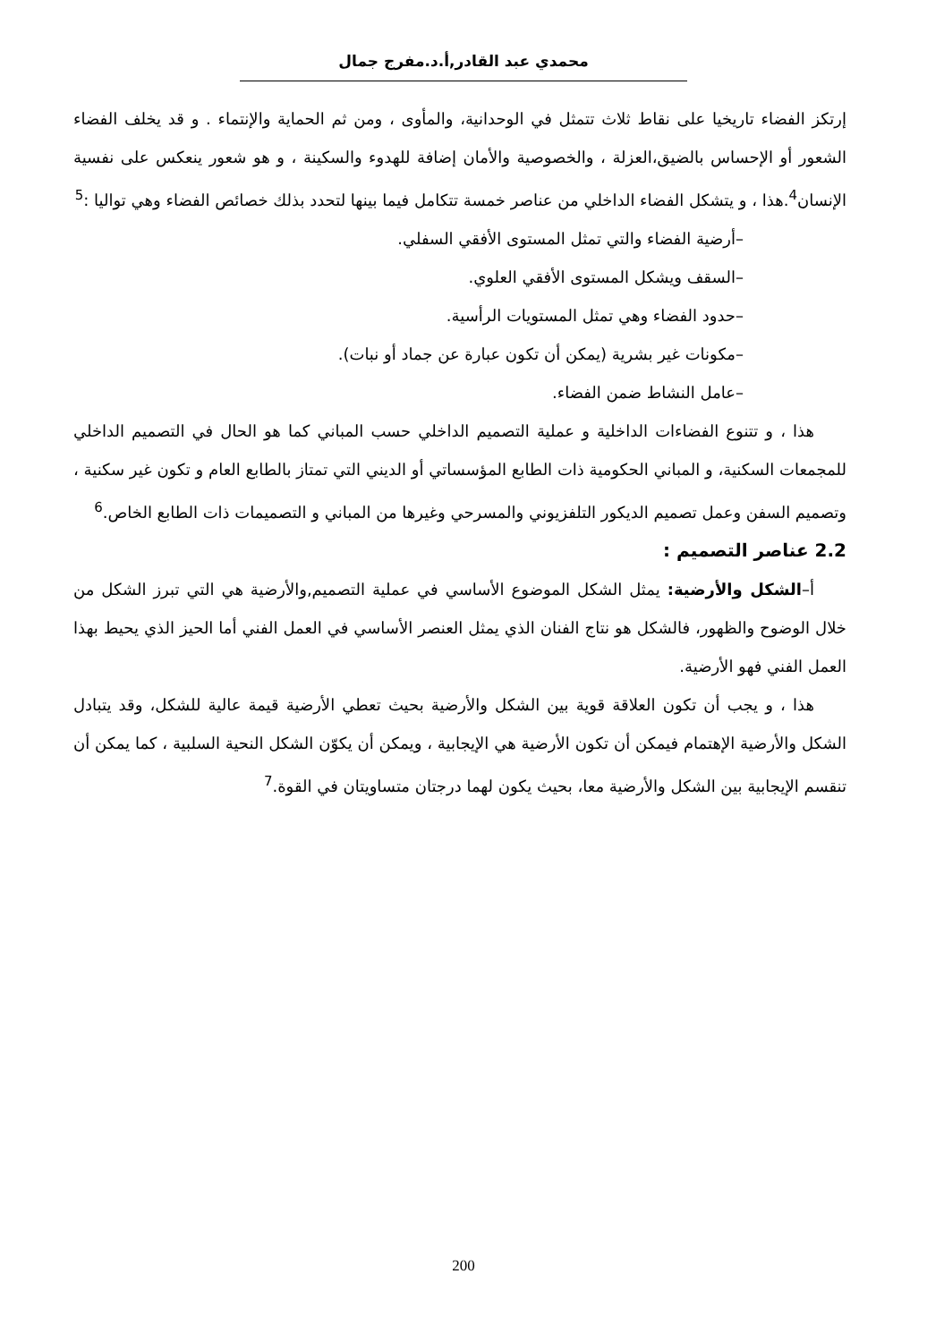محمدي عبد القادر,أ.د.مفرج جمال
إرتكز الفضاء تاريخيا على نقاط ثلاث تتمثل في الوحدانية، والمأوى ، ومن ثم الحماية والإنتماء . و قد يخلف الفضاء الشعور أو الإحساس بالضيق،العزلة ، والخصوصية والأمان إضافة للهدوء والسكينة ، و هو شعور ينعكس على نفسية الإنسان<sup>4</sup>.هذا ، و يتشكل الفضاء الداخلي من عناصر خمسة تتكامل فيما بينها لتحدد بذلك خصائص الفضاء وهي تواليا :<sup>5</sup>
–أرضية الفضاء والتي تمثل المستوى الأفقي السفلي.
–السقف ويشكل المستوى الأفقي العلوي.
–حدود الفضاء وهي تمثل المستويات الرأسية.
–مكونات غير بشرية (يمكن أن تكون عبارة عن جماد أو نبات).
–عامل النشاط ضمن الفضاء.
هذا ، و تتنوع الفضاءات الداخلية و عملية التصميم الداخلي حسب المباني كما هو الحال في التصميم الداخلي للمجمعات السكنية، و المباني الحكومية ذات الطابع المؤسساتي أو الديني التي تمتاز بالطابع العام و تكون غير سكنية ، وتصميم السفن وعمل تصميم الديكور التلفزيوني والمسرحي وغيرها من المباني و التصميمات ذات الطابع الخاص.<sup>6</sup>
2.2 عناصر التصميم :
أ–الشكل والأرضية: يمثل الشكل الموضوع الأساسي في عملية التصميم,والأرضية هي التي تبرز الشكل من خلال الوضوح والظهور، فالشكل هو نتاج الفنان الذي يمثل العنصر الأساسي في العمل الفني أما الحيز الذي يحيط بهذا العمل الفني فهو الأرضية.
هذا ، و يجب أن تكون العلاقة قوية بين الشكل والأرضية بحيث تعطي الأرضية قيمة عالية للشكل، وقد يتبادل الشكل والأرضية الإهتمام فيمكن أن تكون الأرضية هي الإيجابية ، ويمكن أن يكوّن الشكل النحية السلبية ، كما يمكن أن تنقسم الإيجابية بين الشكل والأرضية معا، بحيث يكون لهما درجتان متساويتان في القوة.<sup>7</sup>
200